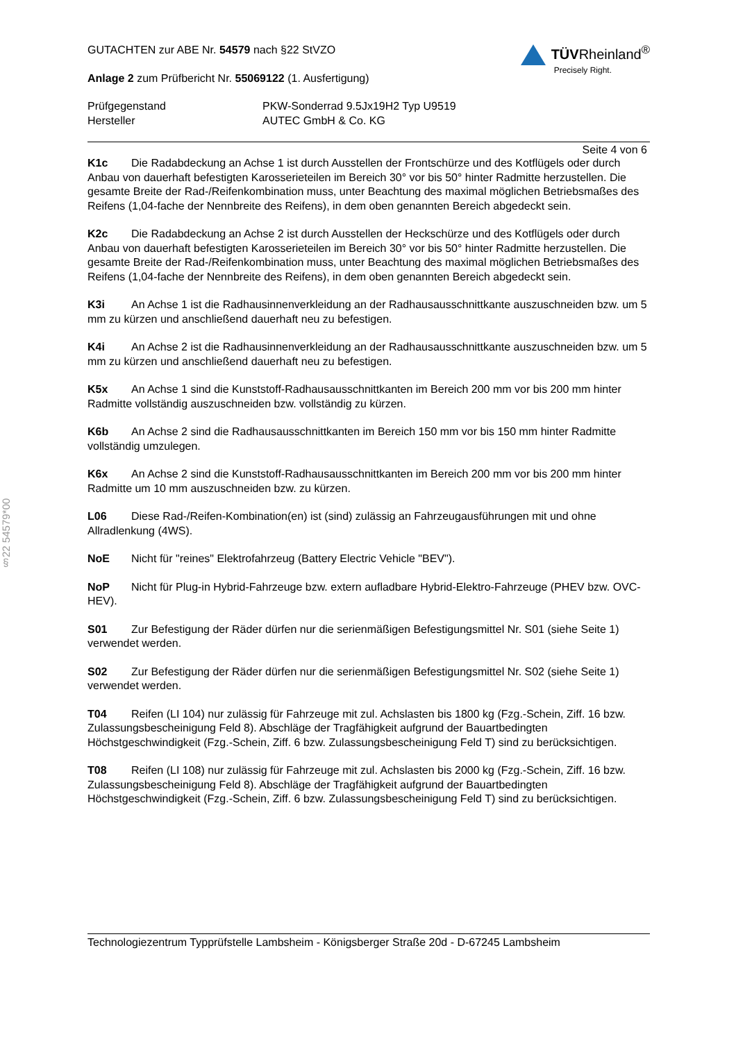§22 54579*00
GUTACHTEN zur ABE Nr. 54579 nach §22 StVZO
Anlage 2 zum Prüfbericht Nr. 55069122 (1. Ausfertigung)
TÜVRheinland<sup>®</sup>
Precisely Right.
Prüfgegenstand
Hersteller
PKW-Sonderrad 9.5Jx19H2 Typ U9519
AUTEC GmbH & Co. KG
Seite 4 von 6
K1c Die Radabdeckung an Achse 1 ist durch Ausstellen der Frontschürze und des Kotflügels oder durch Anbau von dauerhaft befestigten Karosserieteilen im Bereich 30° vor bis 50° hinter Radmitte herzustellen. Die gesamte Breite der Rad-/Reifenkombination muss, unter Beachtung des maximal möglichen Betriebsmaßes des Reifens (1,04-fache der Nennbreite des Reifens), in dem oben genannten Bereich abgedeckt sein.
K2c Die Radabdeckung an Achse 2 ist durch Ausstellen der Heckschürze und des Kotflügels oder durch Anbau von dauerhaft befestigten Karosserieteilen im Bereich 30° vor bis 50° hinter Radmitte herzustellen. Die gesamte Breite der Rad-/Reifenkombination muss, unter Beachtung des maximal möglichen Betriebsmaßes des Reifens (1,04-fache der Nennbreite des Reifens), in dem oben genannten Bereich abgedeckt sein.
K3i An Achse 1 ist die Radhausinnenverkleidung an der Radhausausschnittkante auszuschneiden bzw. um 5 mm zu kürzen und anschließend dauerhaft neu zu befestigen.
K4i An Achse 2 ist die Radhausinnenverkleidung an der Radhausausschnittkante auszuschneiden bzw. um 5 mm zu kürzen und anschließend dauerhaft neu zu befestigen.
K5x An Achse 1 sind die Kunststoff-Radhausausschnittkanten im Bereich 200 mm vor bis 200 mm hinter Radmitte vollständig auszuschneiden bzw. vollständig zu kürzen.
K6b An Achse 2 sind die Radhausausschnittkanten im Bereich 150 mm vor bis 150 mm hinter Radmitte vollständig umzulegen.
K6x An Achse 2 sind die Kunststoff-Radhausausschnittkanten im Bereich 200 mm vor bis 200 mm hinter Radmitte um 10 mm auszuschneiden bzw. zu kürzen.
L06 Diese Rad-/Reifen-Kombination(en) ist (sind) zulässig an Fahrzeugausführungen mit und ohne Allradlenkung (4WS).
NoE Nicht für "reines" Elektrofahrzeug (Battery Electric Vehicle "BEV").
NoP Nicht für Plug-in Hybrid-Fahrzeuge bzw. extern aufladbare Hybrid-Elektro-Fahrzeuge (PHEV bzw. OVC-HEV).
S01 Zur Befestigung der Räder dürfen nur die serienmäßigen Befestigungsmittel Nr. S01 (siehe Seite 1) verwendet werden.
S02 Zur Befestigung der Räder dürfen nur die serienmäßigen Befestigungsmittel Nr. S02 (siehe Seite 1) verwendet werden.
T04 Reifen (LI 104) nur zulässig für Fahrzeuge mit zul. Achslasten bis 1800 kg (Fzg.-Schein, Ziff. 16 bzw. Zulassungsbescheinigung Feld 8). Abschläge der Tragfähigkeit aufgrund der Bauartbedingten Höchstgeschwindigkeit (Fzg.-Schein, Ziff. 6 bzw. Zulassungsbescheinigung Feld T) sind zu berücksichtigen.
T08 Reifen (LI 108) nur zulässig für Fahrzeuge mit zul. Achslasten bis 2000 kg (Fzg.-Schein, Ziff. 16 bzw. Zulassungsbescheinigung Feld 8). Abschläge der Tragfähigkeit aufgrund der Bauartbedingten Höchstgeschwindigkeit (Fzg.-Schein, Ziff. 6 bzw. Zulassungsbescheinigung Feld T) sind zu berücksichtigen.
Technologiezentrum Typprüfstelle Lambsheim - Königsberger Straße 20d - D-67245 Lambsheim